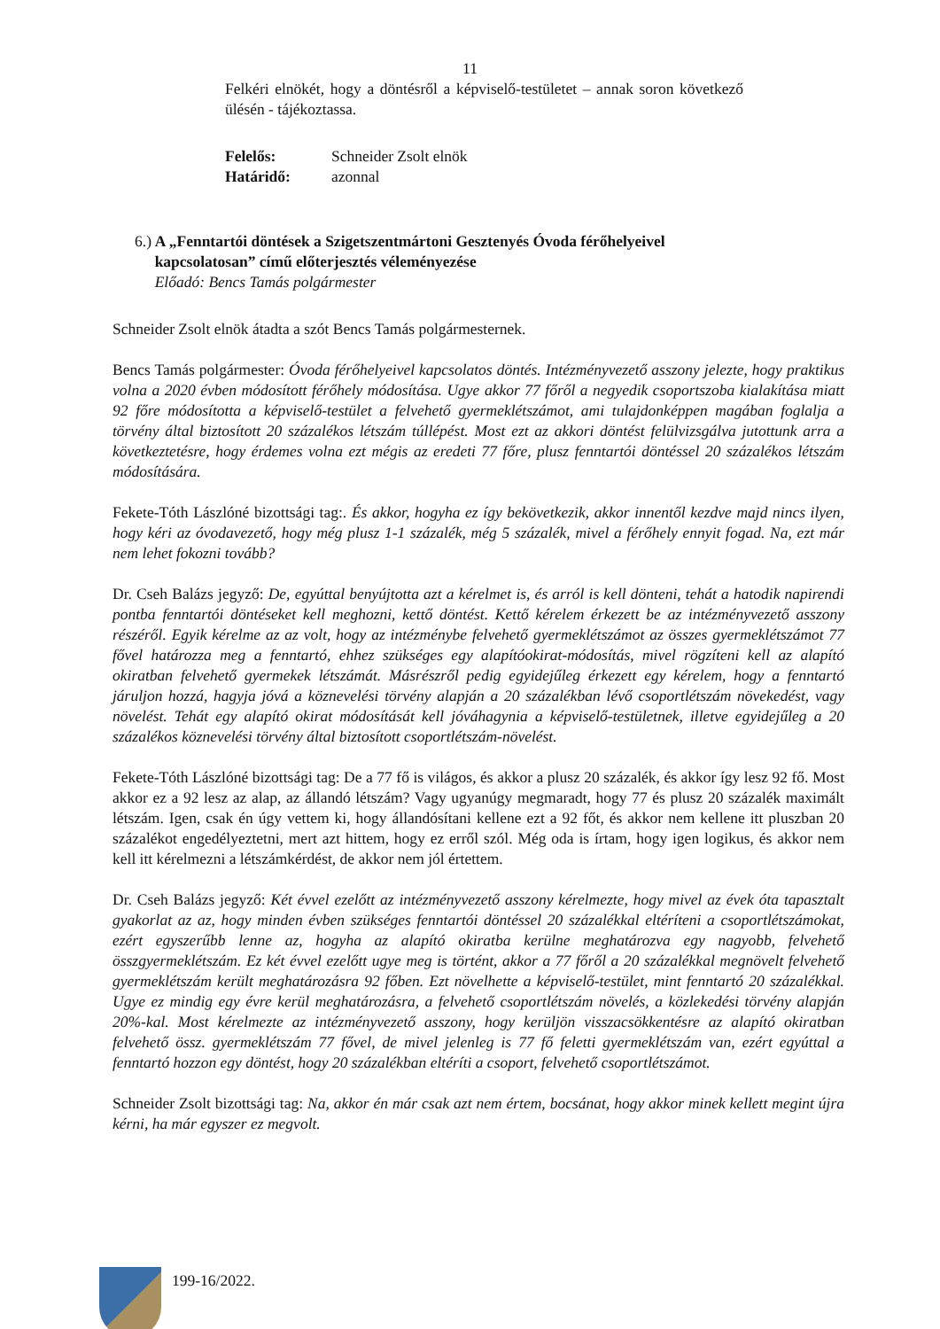11
Felkéri elnökét, hogy a döntésről a képviselő-testületet – annak soron következő ülésén - tájékoztassa.
| Felelős: | Schneider Zsolt elnök |
| Határidő: | azonnal |
6.) A „Fenntartói döntések a Szigetszentmártoni Gesztenyés Óvoda férőhelyeivel kapcsolatosan” című előterjesztés véleményezése
Előadó: Bencs Tamás polgármester
Schneider Zsolt elnök átadta a szót Bencs Tamás polgármesternek.
Bencs Tamás polgármester: Óvoda férőhelyeivel kapcsolatos döntés. Intézményvezető asszony jelezte, hogy praktikus volna a 2020 évben módosított férőhely módosítása. Ugye akkor 77 főről a negyedik csoportszoba kialakítása miatt 92 főre módosította a képviselő-testület a felvehető gyermeklétszámot, ami tulajdonképpen magában foglalja a törvény által biztosított 20 százalékos létszám túllépést. Most ezt az akkori döntést felülvizsgálva jutottunk arra a következtetésre, hogy érdemes volna ezt mégis az eredeti 77 főre, plusz fenntartói döntéssel 20 százalékos létszám módosítására.
Fekete-Tóth Lászlóné bizottsági tag:. És akkor, hogyha ez így bekövetkezik, akkor innentől kezdve majd nincs ilyen, hogy kéri az óvodavezető, hogy még plusz 1-1 százalék, még 5 százalék, mivel a férőhely ennyit fogad. Na, ezt már nem lehet fokozni tovább?
Dr. Cseh Balázs jegyző: De, egyúttal benyújtotta azt a kérelmet is, és arról is kell dönteni, tehát a hatodik napirendi pontba fenntartói döntéseket kell meghozni, kettő döntést. Kettő kérelem érkezett be az intézményvezető asszony részéről. Egyik kérelme az az volt, hogy az intézménybe felvehető gyermeklétszámot az összes gyermeklétszámot 77 fővel határozza meg a fenntartó, ehhez szükséges egy alapítóokirat-módosítás, mivel rögzíteni kell az alapító okiratban felvehető gyermekek létszámát. Másrészről pedig egyidejűleg érkezett egy kérelem, hogy a fenntartó járuljon hozzá, hagyja jóvá a köznevelési törvény alapján a 20 százalékban lévő csoportlétszám növekedést, vagy növelést. Tehát egy alapító okirat módosítását kell jóváhagynia a képviselő-testületnek, illetve egyidejűleg a 20 százalékos köznevelési törvény által biztosított csoportlétszám-növelést.
Fekete-Tóth Lászlóné bizottsági tag: De a 77 fő is világos, és akkor a plusz 20 százalék, és akkor így lesz 92 fő. Most akkor ez a 92 lesz az alap, az állandó létszám? Vagy ugyanúgy megmaradt, hogy 77 és plusz 20 százalék maximált létszám. Igen, csak én úgy vettem ki, hogy állandósítani kellene ezt a 92 főt, és akkor nem kellene itt pluszban 20 százalékot engedélyeztetni, mert azt hittem, hogy ez erről szól. Még oda is írtam, hogy igen logikus, és akkor nem kell itt kérelmezni a létszámkérdést, de akkor nem jól értettem.
Dr. Cseh Balázs jegyző: Két évvel ezelőtt az intézményvezető asszony kérelmezte, hogy mivel az évek óta tapasztalt gyakorlat az az, hogy minden évben szükséges fenntartói döntéssel 20 százalékkal eltéríteni a csoportlétszámokat, ezért egyszerűbb lenne az, hogyha az alapító okiratba kerülne meghatározva egy nagyobb, felvehető összgyermeklétszám. Ez két évvel ezelőtt ugye meg is történt, akkor a 77 főről a 20 százalékkal megnövelt felvehető gyermeklétszám került meghatározásra 92 főben. Ezt növelhette a képviselő-testület, mint fenntartó 20 százalékkal. Ugye ez mindig egy évre kerül meghatározásra, a felvehető csoportlétszám növelés, a közlekedési törvény alapján 20%-kal. Most kérelmezte az intézményvezető asszony, hogy kerüljön visszacsökkentésre az alapító okiratban felvehető össz. gyermeklétszám 77 fővel, de mivel jelenleg is 77 fő feletti gyermeklétszám van, ezért egyúttal a fenntartó hozzon egy döntést, hogy 20 százalékban eltéríti a csoport, felvehető csoportlétszámot.
Schneider Zsolt bizottsági tag: Na, akkor én már csak azt nem értem, bocsánat, hogy akkor minek kellett megint újra kérni, ha már egyszer ez megvolt.
199-16/2022.